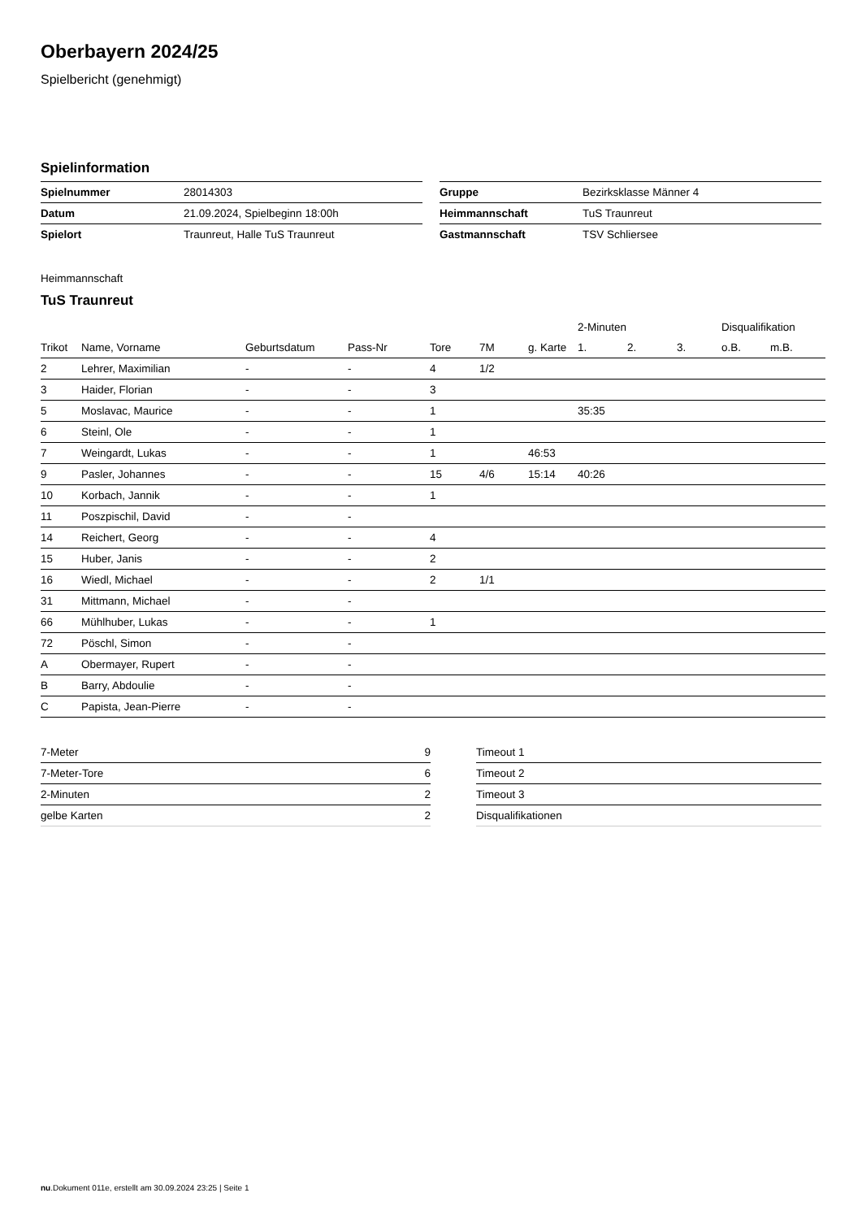Oberbayern 2024/25
Spielbericht (genehmigt)
Spielinformation
| Spielnummer | 28014303 |
| Datum | 21.09.2024, Spielbeginn 18:00h |
| Spielort | Traunreut, Halle TuS Traunreut |
| Gruppe | Bezirksklasse Männer 4 |
| Heimmannschaft | TuS Traunreut |
| Gastmannschaft | TSV Schliersee |
Heimmannschaft
TuS Traunreut
| | | | | | | | 2-Minuten | | | Disqualifikation | |
| --- | --- | --- | --- | --- | --- | --- | --- | --- | --- | --- | --- |
| Trikot | Name, Vorname | Geburtsdatum | Pass-Nr | Tore | 7M | g. Karte | 1. | 2. | 3. | o.B. | m.B. |
| 2 | Lehrer, Maximilian | - | - | 4 | 1/2 | | | | | | |
| 3 | Haider, Florian | - | - | 3 | | | | | | | |
| 5 | Moslavac, Maurice | - | - | 1 | | | 35:35 | | | | |
| 6 | Steinl, Ole | - | - | 1 | | | | | | | |
| 7 | Weingardt, Lukas | - | - | 1 | | 46:53 | | | | | |
| 9 | Pasler, Johannes | - | - | 15 | 4/6 | 15:14 | 40:26 | | | | |
| 10 | Korbach, Jannik | - | - | 1 | | | | | | | |
| 11 | Poszpischil, David | - | - | | | | | | | | |
| 14 | Reichert, Georg | - | - | 4 | | | | | | | |
| 15 | Huber, Janis | - | - | 2 | | | | | | | |
| 16 | Wiedl, Michael | - | - | 2 | 1/1 | | | | | | |
| 31 | Mittmann, Michael | - | - | | | | | | | | |
| 66 | Mühlhuber, Lukas | - | - | 1 | | | | | | | |
| 72 | Pöschl, Simon | - | - | | | | | | | | |
| A | Obermayer, Rupert | - | - | | | | | | | | |
| B | Barry, Abdoulie | - | - | | | | | | | | |
| C | Papista, Jean-Pierre | - | - | | | | | | | | |
| 7-Meter | 9 |
| 7-Meter-Tore | 6 |
| 2-Minuten | 2 |
| gelbe Karten | 2 |
| Timeout 1 |
| Timeout 2 |
| Timeout 3 |
| Disqualifikationen |
nu.Dokument 011e, erstellt am 30.09.2024 23:25 | Seite 1